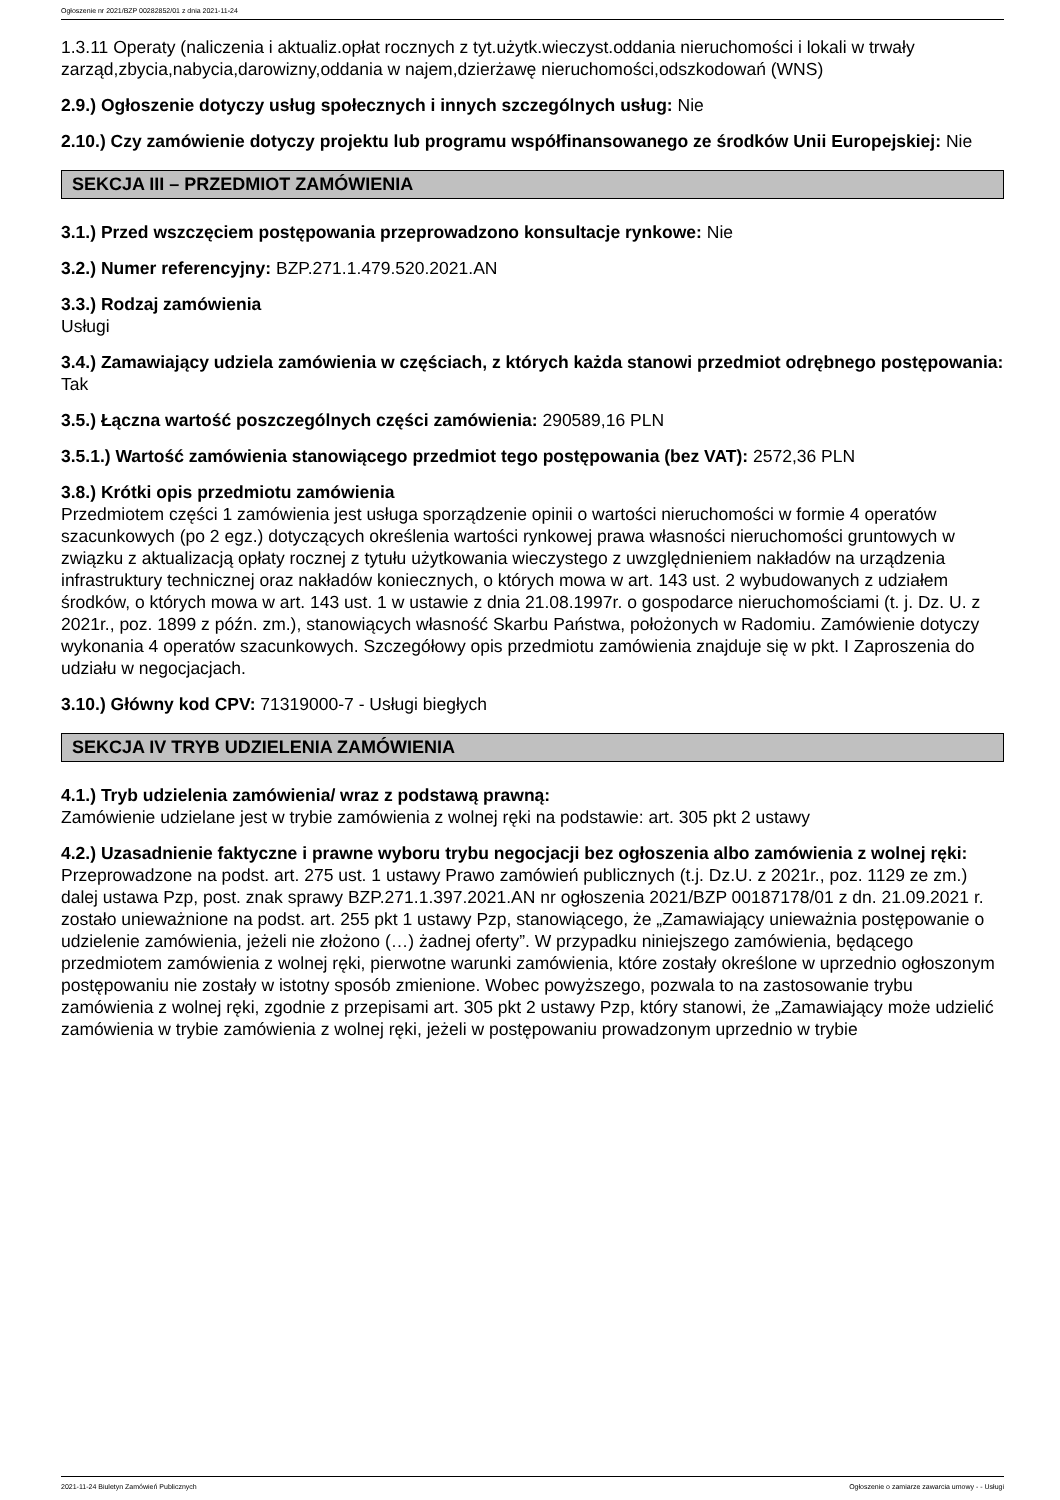Ogłoszenie nr 2021/BZP 00282852/01 z dnia 2021-11-24
1.3.11 Operaty (naliczenia i aktualiz.opłat rocznych z tyt.użytk.wieczyst.oddania nieruchomości i lokali w trwały zarząd,zbycia,nabycia,darowizny,oddania w najem,dzierżawę nieruchomości,odszkodowań (WNS)
2.9.) Ogłoszenie dotyczy usług społecznych i innych szczególnych usług: Nie
2.10.) Czy zamówienie dotyczy projektu lub programu współfinansowanego ze środków Unii Europejskiej: Nie
SEKCJA III – PRZEDMIOT ZAMÓWIENIA
3.1.) Przed wszczęciem postępowania przeprowadzono konsultacje rynkowe: Nie
3.2.) Numer referencyjny: BZP.271.1.479.520.2021.AN
3.3.) Rodzaj zamówienia
Usługi
3.4.) Zamawiający udziela zamówienia w częściach, z których każda stanowi przedmiot odrębnego postępowania: Tak
3.5.) Łączna wartość poszczególnych części zamówienia: 290589,16 PLN
3.5.1.) Wartość zamówienia stanowiącego przedmiot tego postępowania (bez VAT): 2572,36 PLN
3.8.) Krótki opis przedmiotu zamówienia
Przedmiotem części 1 zamówienia jest usługa sporządzenie opinii o wartości nieruchomości w formie 4 operatów szacunkowych (po 2 egz.) dotyczących określenia wartości rynkowej prawa własności nieruchomości gruntowych w związku z aktualizacją opłaty rocznej z tytułu użytkowania wieczystego z uwzględnieniem nakładów na urządzenia infrastruktury technicznej oraz nakładów koniecznych, o których mowa w art. 143 ust. 2 wybudowanych z udziałem środków, o których mowa w art. 143 ust. 1 w ustawie z dnia 21.08.1997r. o gospodarce nieruchomościami (t. j. Dz. U. z 2021r., poz. 1899 z późn. zm.), stanowiących własność Skarbu Państwa, położonych w Radomiu. Zamówienie dotyczy wykonania 4 operatów szacunkowych. Szczegółowy opis przedmiotu zamówienia znajduje się w pkt. I Zaproszenia do udziału w negocjacjach.
3.10.) Główny kod CPV: 71319000-7 - Usługi biegłych
SEKCJA IV TRYB UDZIELENIA ZAMÓWIENIA
4.1.) Tryb udzielenia zamówienia/ wraz z podstawą prawną:
Zamówienie udzielane jest w trybie zamówienia z wolnej ręki na podstawie: art. 305 pkt 2 ustawy
4.2.) Uzasadnienie faktyczne i prawne wyboru trybu negocjacji bez ogłoszenia albo zamówienia z wolnej ręki:
Przeprowadzone na podst. art. 275 ust. 1 ustawy Prawo zamówień publicznych (t.j. Dz.U. z 2021r., poz. 1129 ze zm.) dalej ustawa Pzp, post. znak sprawy BZP.271.1.397.2021.AN nr ogłoszenia 2021/BZP 00187178/01 z dn. 21.09.2021 r. zostało unieważnione na podst. art. 255 pkt 1 ustawy Pzp, stanowiącego, że „Zamawiający unieważnia postępowanie o udzielenie zamówienia, jeżeli nie złożono (…) żadnej oferty”. W przypadku niniejszego zamówienia, będącego przedmiotem zamówienia z wolnej ręki, pierwotne warunki zamówienia, które zostały określone w uprzednio ogłoszonym postępowaniu nie zostały w istotny sposób zmienione. Wobec powyższego, pozwala to na zastosowanie trybu zamówienia z wolnej ręki, zgodnie z przepisami art. 305 pkt 2 ustawy Pzp, który stanowi, że „Zamawiający może udzielić zamówienia w trybie zamówienia z wolnej ręki, jeżeli w postępowaniu prowadzonym uprzednio w trybie
2021-11-24 Biuletyn Zamówień Publicznych Ogłoszenie o zamiarze zawarcia umowy - - Usługi